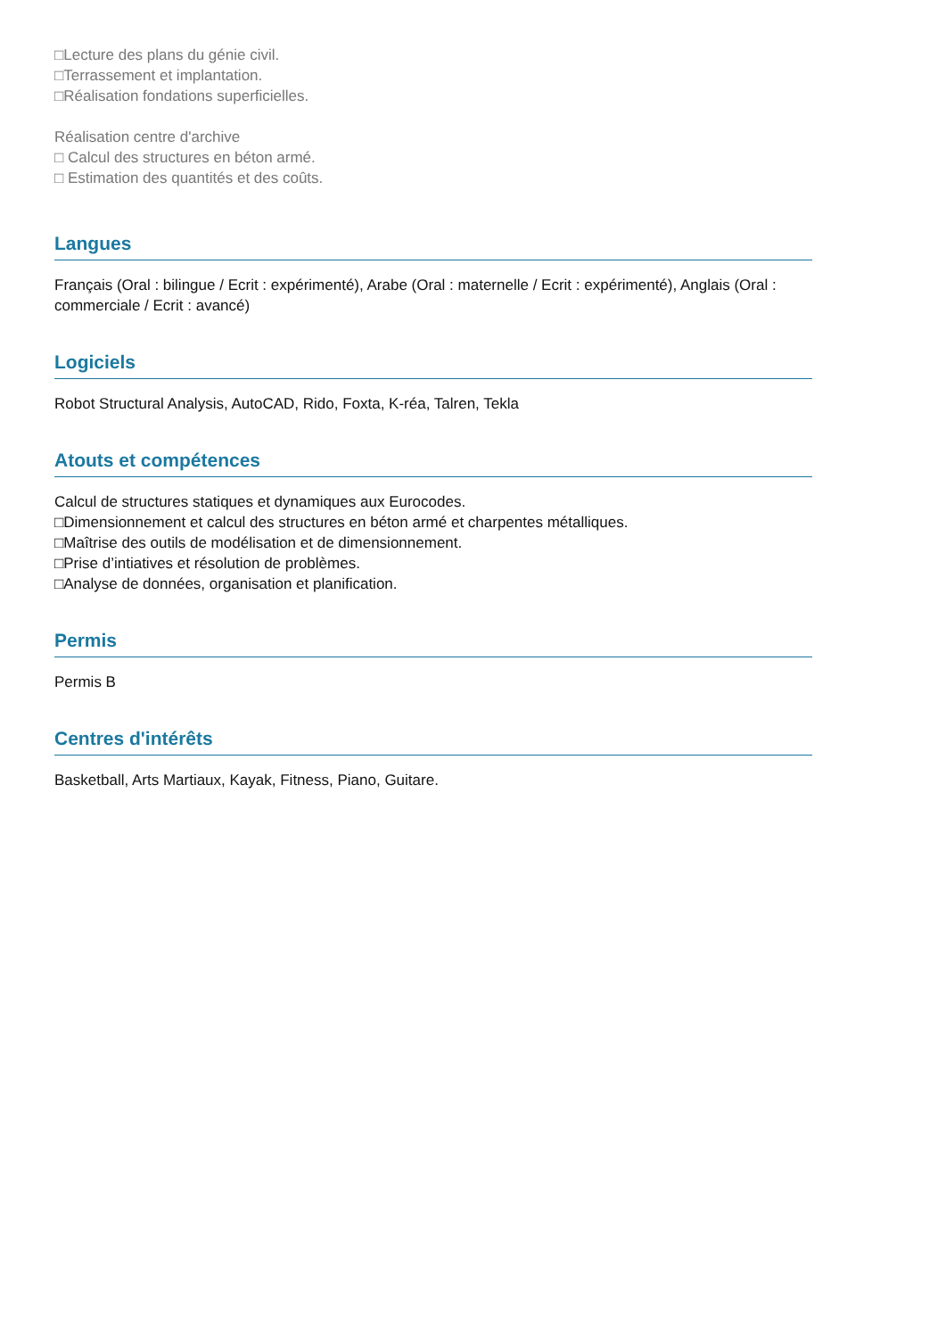□Lecture des plans du génie civil.
□Terrassement et implantation.
□Réalisation fondations superficielles.
Réalisation centre d'archive
□ Calcul des structures en béton armé.
□ Estimation des quantités et des coûts.
Langues
Français (Oral : bilingue / Ecrit : expérimenté), Arabe (Oral : maternelle / Ecrit : expérimenté), Anglais (Oral : commerciale / Ecrit : avancé)
Logiciels
Robot Structural Analysis, AutoCAD, Rido, Foxta, K-réa, Talren, Tekla
Atouts et compétences
Calcul de structures statiques et dynamiques aux Eurocodes.
□Dimensionnement et calcul des structures en béton armé et charpentes métalliques.
□Maîtrise des outils de modélisation et de dimensionnement.
□Prise d’intiatives et résolution de problèmes.
□Analyse de données, organisation et planification.
Permis
Permis B
Centres d'intérêts
Basketball, Arts Martiaux, Kayak, Fitness, Piano, Guitare.